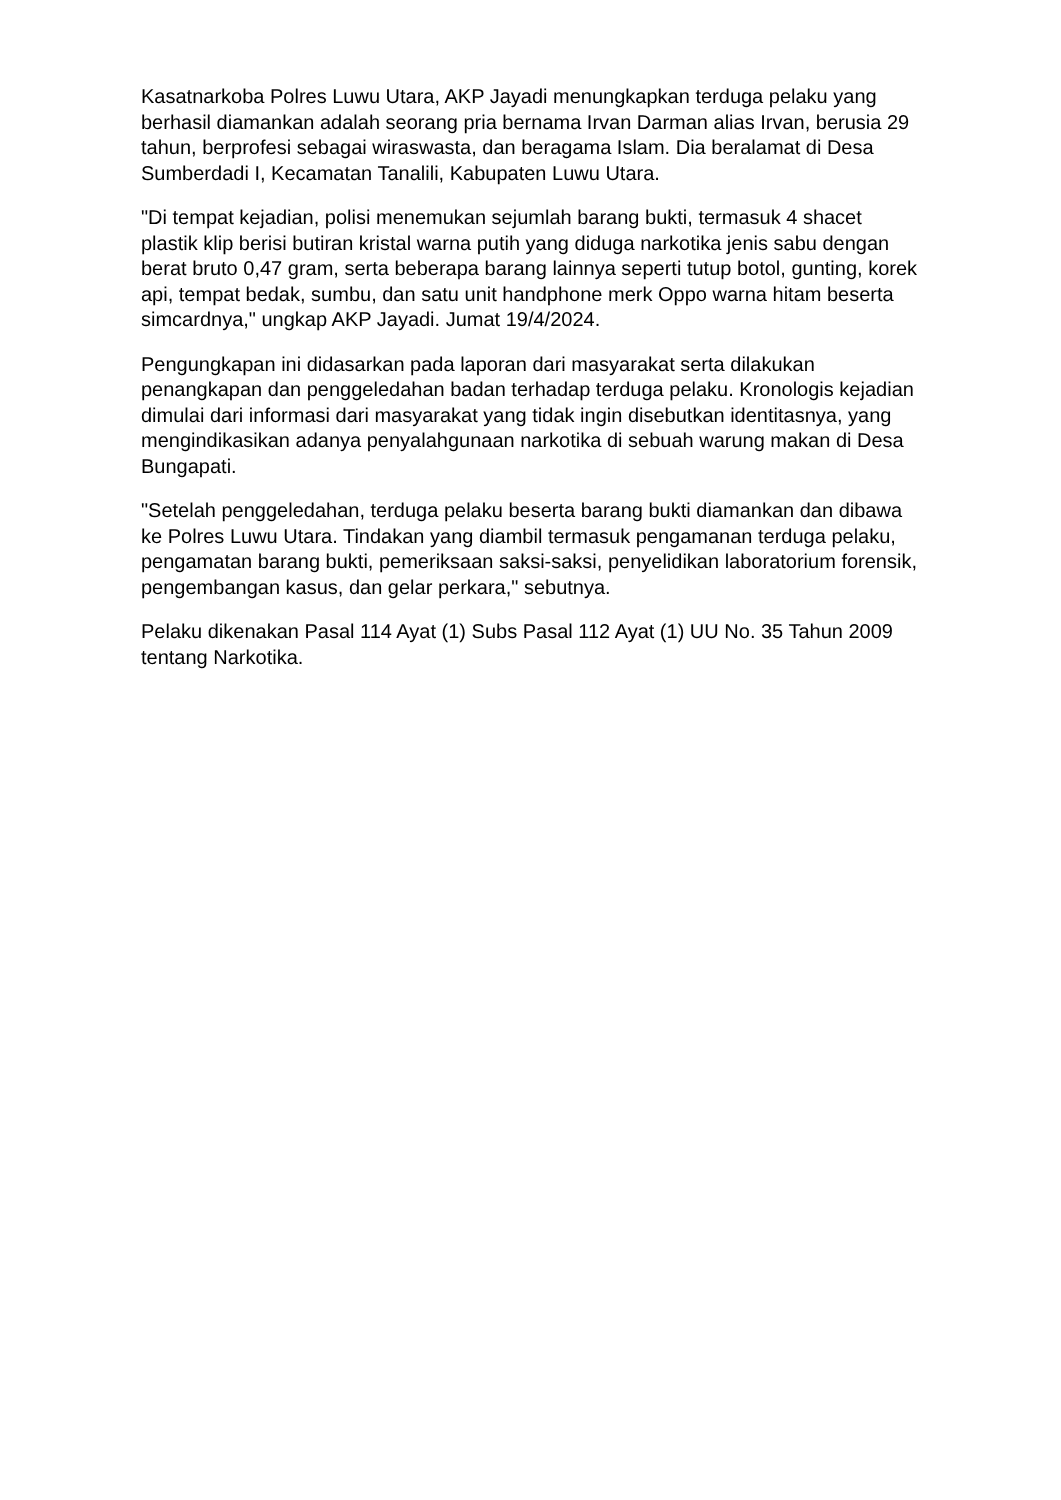Kasatnarkoba Polres Luwu Utara, AKP Jayadi menungkapkan terduga pelaku yang berhasil diamankan adalah seorang pria bernama Irvan Darman alias Irvan, berusia 29 tahun, berprofesi sebagai wiraswasta, dan beragama Islam. Dia beralamat di Desa Sumberdadi I, Kecamatan Tanalili, Kabupaten Luwu Utara.
"Di tempat kejadian, polisi menemukan sejumlah barang bukti, termasuk 4 shacet plastik klip berisi butiran kristal warna putih yang diduga narkotika jenis sabu dengan berat bruto 0,47 gram, serta beberapa barang lainnya seperti tutup botol, gunting, korek api, tempat bedak, sumbu, dan satu unit handphone merk Oppo warna hitam beserta simcardnya," ungkap AKP Jayadi. Jumat 19/4/2024.
Pengungkapan ini didasarkan pada laporan dari masyarakat serta dilakukan penangkapan dan penggeledahan badan terhadap terduga pelaku. Kronologis kejadian dimulai dari informasi dari masyarakat yang tidak ingin disebutkan identitasnya, yang mengindikasikan adanya penyalahgunaan narkotika di sebuah warung makan di Desa Bungapati.
"Setelah penggeledahan, terduga pelaku beserta barang bukti diamankan dan dibawa ke Polres Luwu Utara. Tindakan yang diambil termasuk pengamanan terduga pelaku, pengamatan barang bukti, pemeriksaan saksi-saksi, penyelidikan laboratorium forensik, pengembangan kasus, dan gelar perkara," sebutnya.
Pelaku dikenakan Pasal 114 Ayat (1) Subs Pasal 112 Ayat (1) UU No. 35 Tahun 2009 tentang Narkotika.